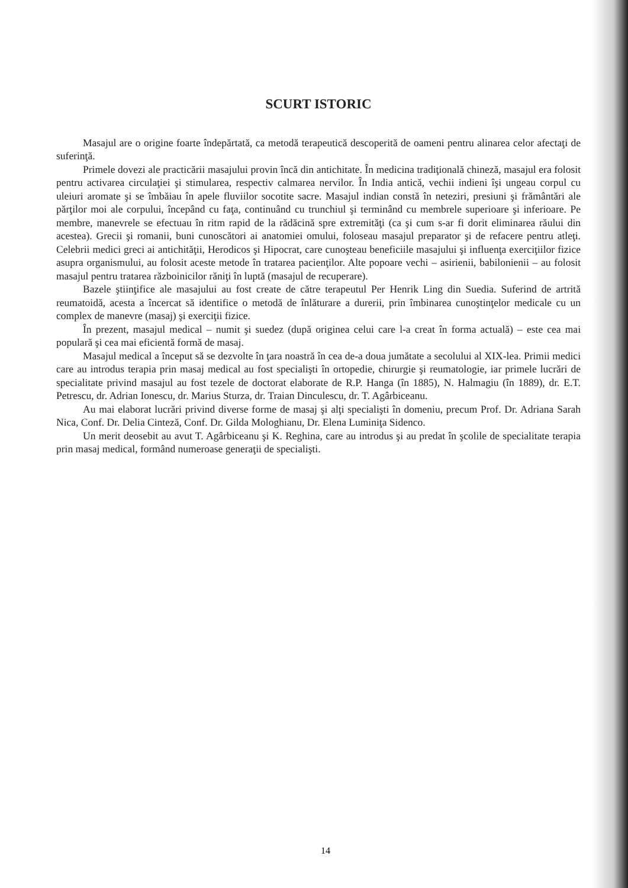SCURT ISTORIC
Masajul are o origine foarte îndepărtată, ca metodă terapeutică descoperită de oameni pentru alinarea celor afectaţi de suferinţă.
Primele dovezi ale practicării masajului provin încă din antichitate. În medicina tradiţională chineză, masajul era folosit pentru activarea circulaţiei şi stimularea, respectiv calmarea nervilor. În India antică, vechii indieni îşi ungeau corpul cu uleiuri aromate şi se îmbăiau în apele fluviilor socotite sacre. Masajul indian constă în neteziri, presiuni şi frământări ale părţilor moi ale corpului, începând cu faţa, continuând cu trunchiul şi terminând cu membrele superioare şi inferioare. Pe membre, manevrele se efectuau în ritm rapid de la rădăcină spre extremităţi (ca şi cum s-ar fi dorit eliminarea răului din acestea). Grecii şi romanii, buni cunoscători ai anatomiei omului, foloseau masajul preparator şi de refacere pentru atleţi. Celebrii medici greci ai antichităţii, Herodicos şi Hipocrat, care cunoşteau beneficiile masajului şi influenţa exerciţiilor fizice asupra organismului, au folosit aceste metode în tratarea pacienţilor. Alte popoare vechi – asirienii, babilonienii – au folosit masajul pentru tratarea războinicilor răniţi în luptă (masajul de recuperare).
Bazele ştiinţifice ale masajului au fost create de către terapeutul Per Henrik Ling din Suedia. Suferind de artrită reumatoidă, acesta a încercat să identifice o metodă de înlăturare a durerii, prin îmbinarea cunoştinţelor medicale cu un complex de manevre (masaj) şi exerciţii fizice.
În prezent, masajul medical – numit şi suedez (după originea celui care l-a creat în forma actuală) – este cea mai populară şi cea mai eficientă formă de masaj.
Masajul medical a început să se dezvolte în ţara noastră în cea de-a doua jumătate a secolului al XIX-lea. Primii medici care au introdus terapia prin masaj medical au fost specialişti în ortopedie, chirurgie şi reumatologie, iar primele lucrări de specialitate privind masajul au fost tezele de doctorat elaborate de R.P. Hanga (în 1885), N. Halmagiu (în 1889), dr. E.T. Petrescu, dr. Adrian Ionescu, dr. Marius Sturza, dr. Traian Dinculescu, dr. T. Agârbiceanu.
Au mai elaborat lucrări privind diverse forme de masaj şi alţi specialişti în domeniu, precum Prof. Dr. Adriana Sarah Nica, Conf. Dr. Delia Cinteză, Conf. Dr. Gilda Mologhianu, Dr. Elena Luminiţa Sidenco.
Un merit deosebit au avut T. Agârbiceanu şi K. Reghina, care au introdus şi au predat în şcolile de specialitate terapia prin masaj medical, formând numeroase generaţii de specialişti.
14